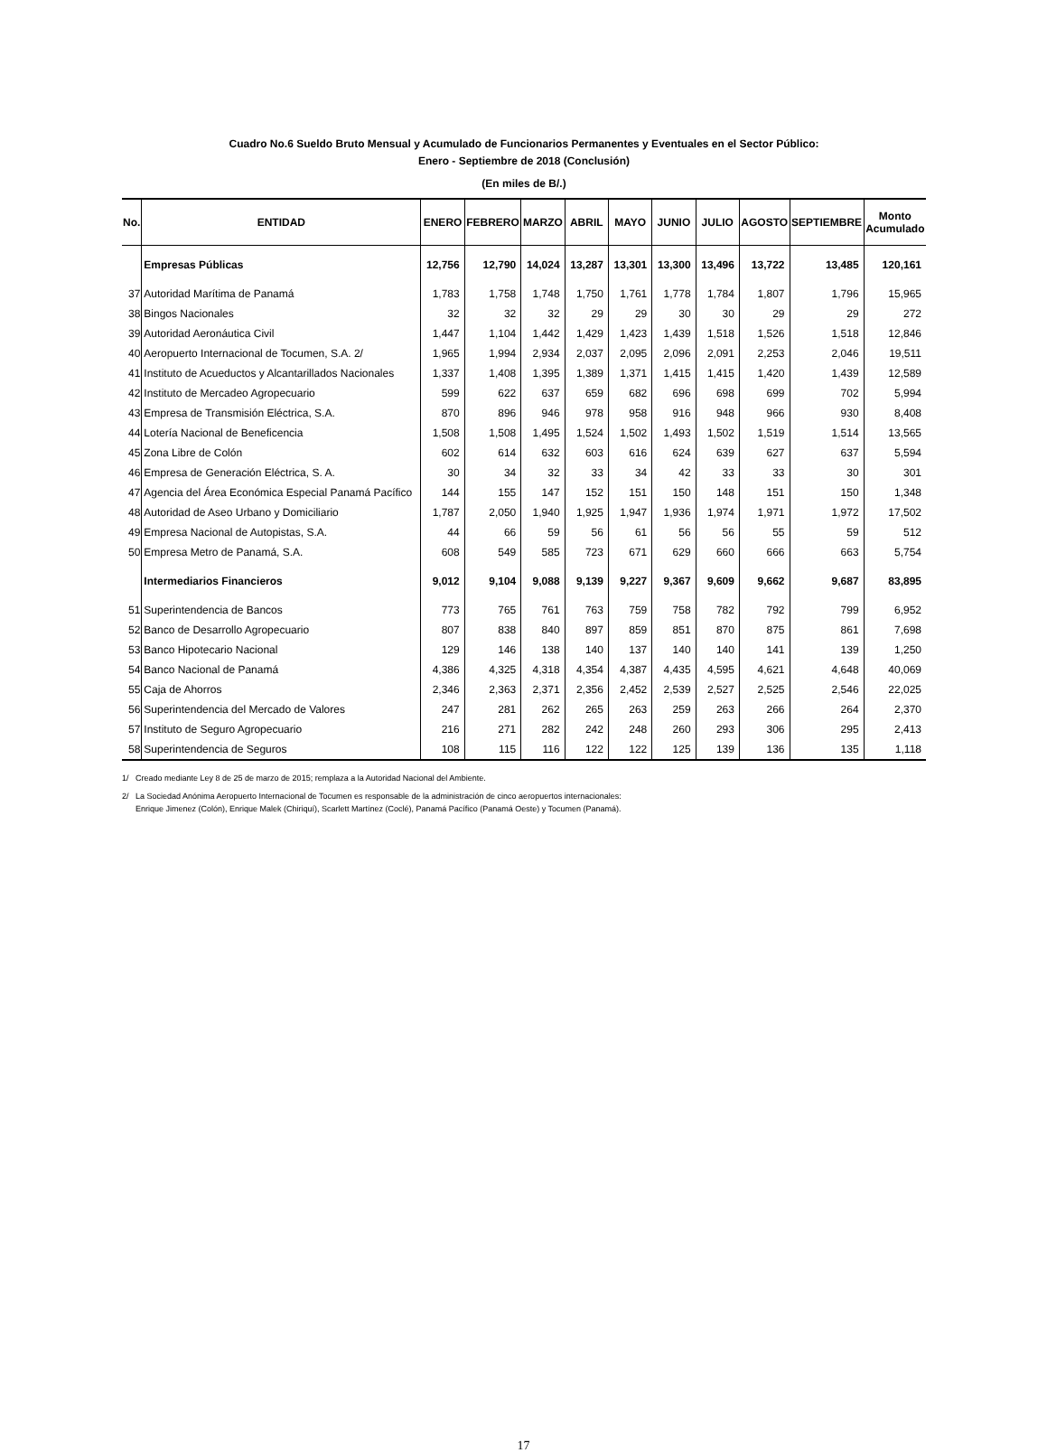Cuadro No.6 Sueldo Bruto Mensual y Acumulado de Funcionarios Permanentes y Eventuales en el Sector Público:
Enero - Septiembre de 2018 (Conclusión)
(En miles de B/.)
| No. | ENTIDAD | ENERO | FEBRERO | MARZO | ABRIL | MAYO | JUNIO | JULIO | AGOSTO | SEPTIEMBRE | Monto Acumulado |
| --- | --- | --- | --- | --- | --- | --- | --- | --- | --- | --- | --- |
| | Empresas Públicas | 12,756 | 12,790 | 14,024 | 13,287 | 13,301 | 13,300 | 13,496 | 13,722 | 13,485 | 120,161 |
| 37 | Autoridad Marítima de Panamá | 1,783 | 1,758 | 1,748 | 1,750 | 1,761 | 1,778 | 1,784 | 1,807 | 1,796 | 15,965 |
| 38 | Bingos Nacionales | 32 | 32 | 32 | 29 | 29 | 30 | 30 | 29 | 29 | 272 |
| 39 | Autoridad Aeronáutica Civil | 1,447 | 1,104 | 1,442 | 1,429 | 1,423 | 1,439 | 1,518 | 1,526 | 1,518 | 12,846 |
| 40 | Aeropuerto Internacional de Tocumen, S.A. 2/ | 1,965 | 1,994 | 2,934 | 2,037 | 2,095 | 2,096 | 2,091 | 2,253 | 2,046 | 19,511 |
| 41 | Instituto de Acueductos y Alcantarillados Nacionales | 1,337 | 1,408 | 1,395 | 1,389 | 1,371 | 1,415 | 1,415 | 1,420 | 1,439 | 12,589 |
| 42 | Instituto de Mercadeo Agropecuario | 599 | 622 | 637 | 659 | 682 | 696 | 698 | 699 | 702 | 5,994 |
| 43 | Empresa de Transmisión Eléctrica, S.A. | 870 | 896 | 946 | 978 | 958 | 916 | 948 | 966 | 930 | 8,408 |
| 44 | Lotería Nacional de Beneficencia | 1,508 | 1,508 | 1,495 | 1,524 | 1,502 | 1,493 | 1,502 | 1,519 | 1,514 | 13,565 |
| 45 | Zona Libre de Colón | 602 | 614 | 632 | 603 | 616 | 624 | 639 | 627 | 637 | 5,594 |
| 46 | Empresa de Generación Eléctrica, S. A. | 30 | 34 | 32 | 33 | 34 | 42 | 33 | 33 | 30 | 301 |
| 47 | Agencia del Área Económica Especial Panamá Pacífico | 144 | 155 | 147 | 152 | 151 | 150 | 148 | 151 | 150 | 1,348 |
| 48 | Autoridad de Aseo Urbano y Domiciliario | 1,787 | 2,050 | 1,940 | 1,925 | 1,947 | 1,936 | 1,974 | 1,971 | 1,972 | 17,502 |
| 49 | Empresa Nacional de Autopistas, S.A. | 44 | 66 | 59 | 56 | 61 | 56 | 56 | 55 | 59 | 512 |
| 50 | Empresa Metro de Panamá, S.A. | 608 | 549 | 585 | 723 | 671 | 629 | 660 | 666 | 663 | 5,754 |
| | Intermediarios Financieros | 9,012 | 9,104 | 9,088 | 9,139 | 9,227 | 9,367 | 9,609 | 9,662 | 9,687 | 83,895 |
| 51 | Superintendencia de Bancos | 773 | 765 | 761 | 763 | 759 | 758 | 782 | 792 | 799 | 6,952 |
| 52 | Banco de Desarrollo Agropecuario | 807 | 838 | 840 | 897 | 859 | 851 | 870 | 875 | 861 | 7,698 |
| 53 | Banco Hipotecario Nacional | 129 | 146 | 138 | 140 | 137 | 140 | 140 | 141 | 139 | 1,250 |
| 54 | Banco Nacional de Panamá | 4,386 | 4,325 | 4,318 | 4,354 | 4,387 | 4,435 | 4,595 | 4,621 | 4,648 | 40,069 |
| 55 | Caja de Ahorros | 2,346 | 2,363 | 2,371 | 2,356 | 2,452 | 2,539 | 2,527 | 2,525 | 2,546 | 22,025 |
| 56 | Superintendencia del Mercado de Valores | 247 | 281 | 262 | 265 | 263 | 259 | 263 | 266 | 264 | 2,370 |
| 57 | Instituto de Seguro Agropecuario | 216 | 271 | 282 | 242 | 248 | 260 | 293 | 306 | 295 | 2,413 |
| 58 | Superintendencia de Seguros | 108 | 115 | 116 | 122 | 122 | 125 | 139 | 136 | 135 | 1,118 |
1/ Creado mediante Ley 8 de 25 de marzo de 2015; remplaza a la Autoridad Nacional del Ambiente.
2/ La Sociedad Anónima Aeropuerto Internacional de Tocumen es responsable de la administración de cinco aeropuertos internacionales:
Enrique Jimenez (Colón), Enrique Malek (Chiriquí), Scarlett Martínez (Coclé), Panamá Pacífico (Panamá Oeste) y Tocumen (Panamá).
17